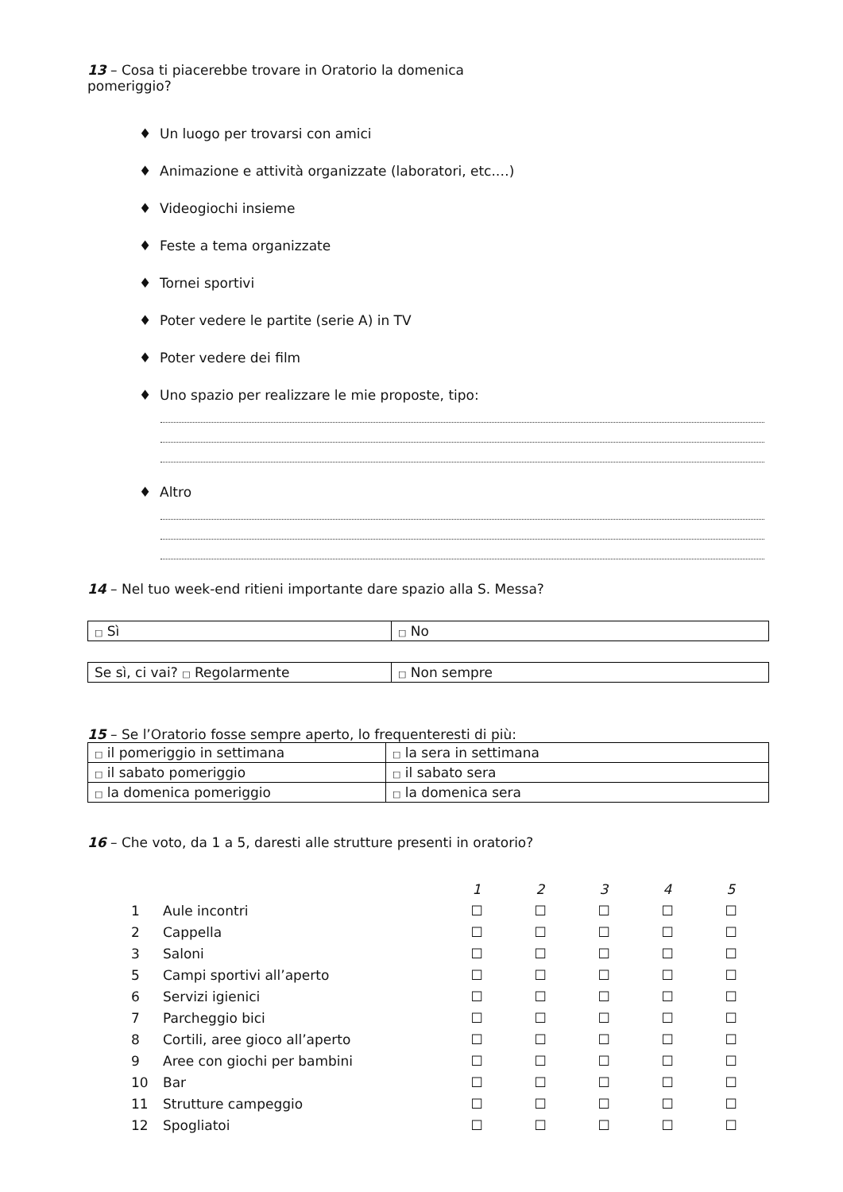13 – Cosa ti piacerebbe trovare in Oratorio la domenica
pomeriggio?
♦ Un luogo per trovarsi con amici
♦ Animazione e attività organizzate (laboratori, etc.…)
♦ Videogiochi insieme
♦ Feste a tema organizzate
♦ Tornei sportivi
♦ Poter vedere le partite (serie A) in TV
♦ Poter vedere dei film
♦ Uno spazio per realizzare le mie proposte, tipo:
♦ Altro
14 – Nel tuo week-end ritieni importante dare spazio alla S. Messa?
| □ Sì | □ No |
| Se sì, ci vai? □ Regolarmente | □ Non sempre |
15 – Se l’Oratorio fosse sempre aperto, lo frequenteresti di più:
| □ il pomeriggio in settimana | □ la sera in settimana |
| □ il sabato pomeriggio | □ il sabato sera |
| □ la domenica pomeriggio | □ la domenica sera |
16 – Che voto, da 1 a 5, daresti alle strutture presenti in oratorio?
| | | 1 | 2 | 3 | 4 | 5 |
| 1 | Aule incontri | ☐ | ☐ | ☐ | ☐ | ☐ |
| 2 | Cappella | ☐ | ☐ | ☐ | ☐ | ☐ |
| 3 | Saloni | ☐ | ☐ | ☐ | ☐ | ☐ |
| 5 | Campi sportivi all’aperto | ☐ | ☐ | ☐ | ☐ | ☐ |
| 6 | Servizi igienici | ☐ | ☐ | ☐ | ☐ | ☐ |
| 7 | Parcheggio bici | ☐ | ☐ | ☐ | ☐ | ☐ |
| 8 | Cortili, aree gioco all’aperto | ☐ | ☐ | ☐ | ☐ | ☐ |
| 9 | Aree con giochi per bambini | ☐ | ☐ | ☐ | ☐ | ☐ |
| 10 | Bar | ☐ | ☐ | ☐ | ☐ | ☐ |
| 11 | Strutture campeggio | ☐ | ☐ | ☐ | ☐ | ☐ |
| 12 | Spogliatoi | ☐ | ☐ | ☐ | ☐ | ☐ |